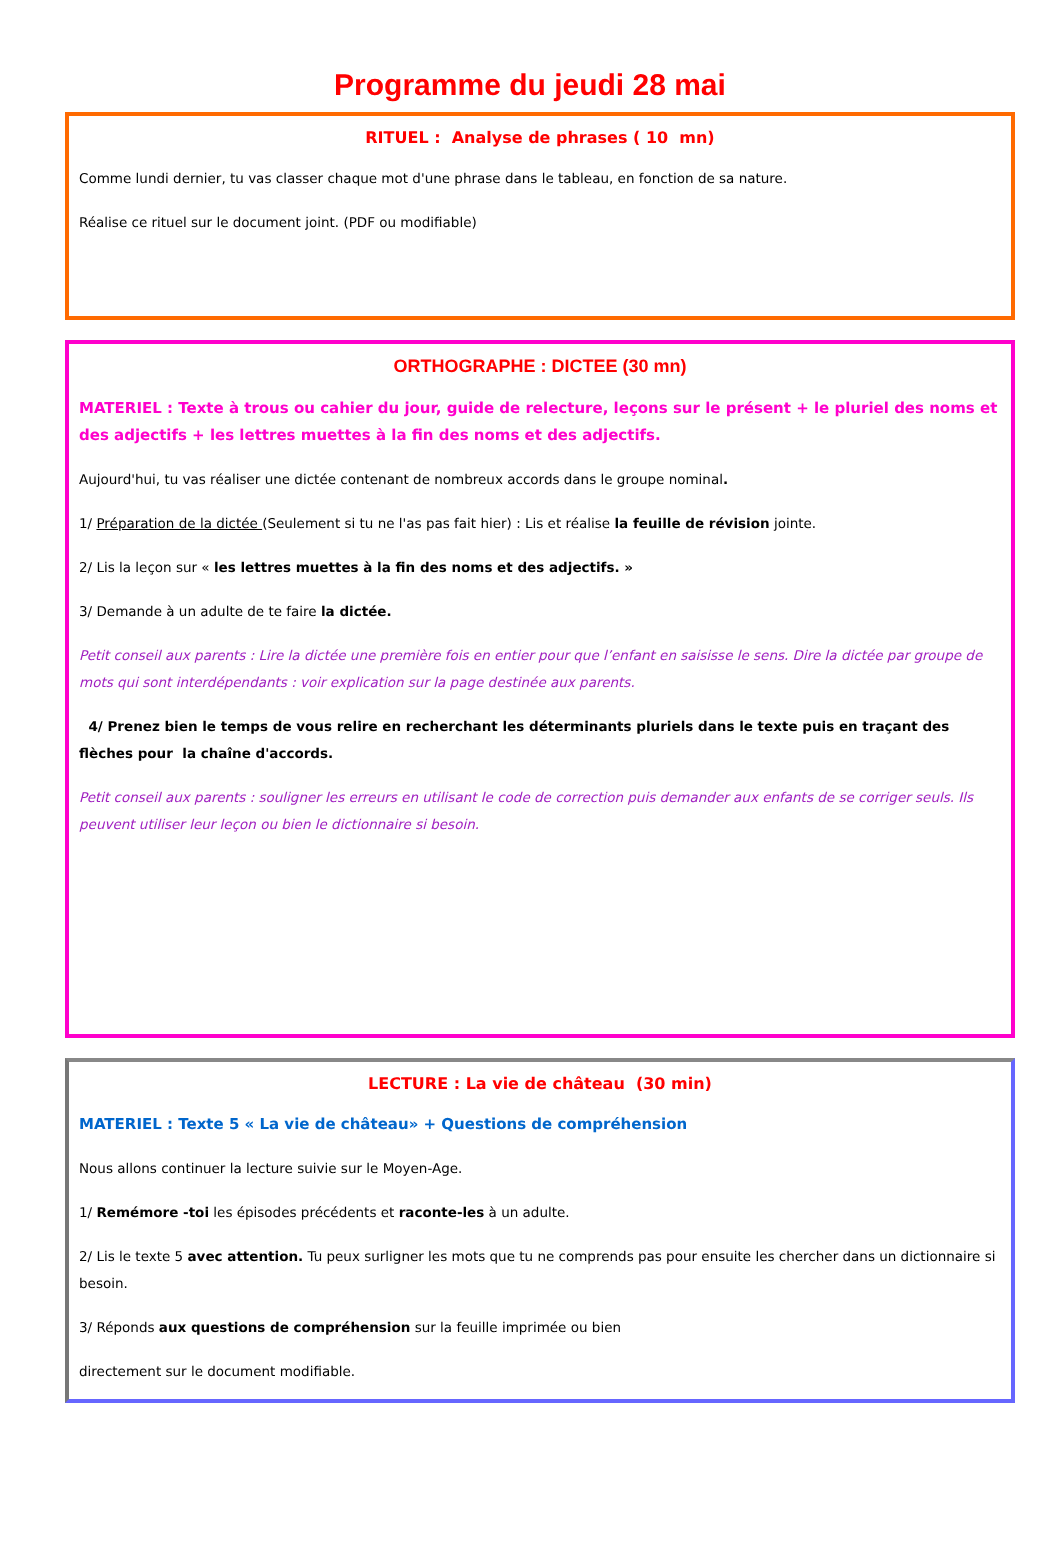Programme du jeudi 28 mai
RITUEL : Analyse de phrases ( 10 mn)
Comme lundi dernier, tu vas classer chaque mot d'une phrase dans le tableau, en fonction de sa nature.
Réalise ce rituel sur le document joint. (PDF ou modifiable)
ORTHOGRAPHE : DICTEE (30 mn)
MATERIEL : Texte à trous ou cahier du jour, guide de relecture, leçons sur le présent + le pluriel des noms et des adjectifs + les lettres muettes à la fin des noms et des adjectifs.
Aujourd'hui, tu vas réaliser une dictée contenant de nombreux accords dans le groupe nominal.
1/ Préparation de la dictée (Seulement si tu ne l'as pas fait hier) : Lis et réalise la feuille de révision jointe.
2/ Lis la leçon sur « les lettres muettes à la fin des noms et des adjectifs. »
3/ Demande à un adulte de te faire la dictée.
Petit conseil aux parents : Lire la dictée une première fois en entier pour que l’enfant en saisisse le sens. Dire la dictée par groupe de mots qui sont interdépendants : voir explication sur la page destinée aux parents.
4/ Prenez bien le temps de vous relire en recherchant les déterminants pluriels dans le texte puis en traçant des flèches pour la chaîne d'accords.
Petit conseil aux parents : souligner les erreurs en utilisant le code de correction puis demander aux enfants de se corriger seuls. Ils peuvent utiliser leur leçon ou bien le dictionnaire si besoin.
LECTURE : La vie de château (30 min)
MATERIEL : Texte 5 « La vie de château» + Questions de compréhension
Nous allons continuer la lecture suivie sur le Moyen-Age.
1/ Remémore -toi les épisodes précédents et raconte-les à un adulte.
2/ Lis le texte 5 avec attention. Tu peux surligner les mots que tu ne comprends pas pour ensuite les chercher dans un dictionnaire si besoin.
3/ Réponds aux questions de compréhension sur la feuille imprimée ou bien
directement sur le document modifiable.